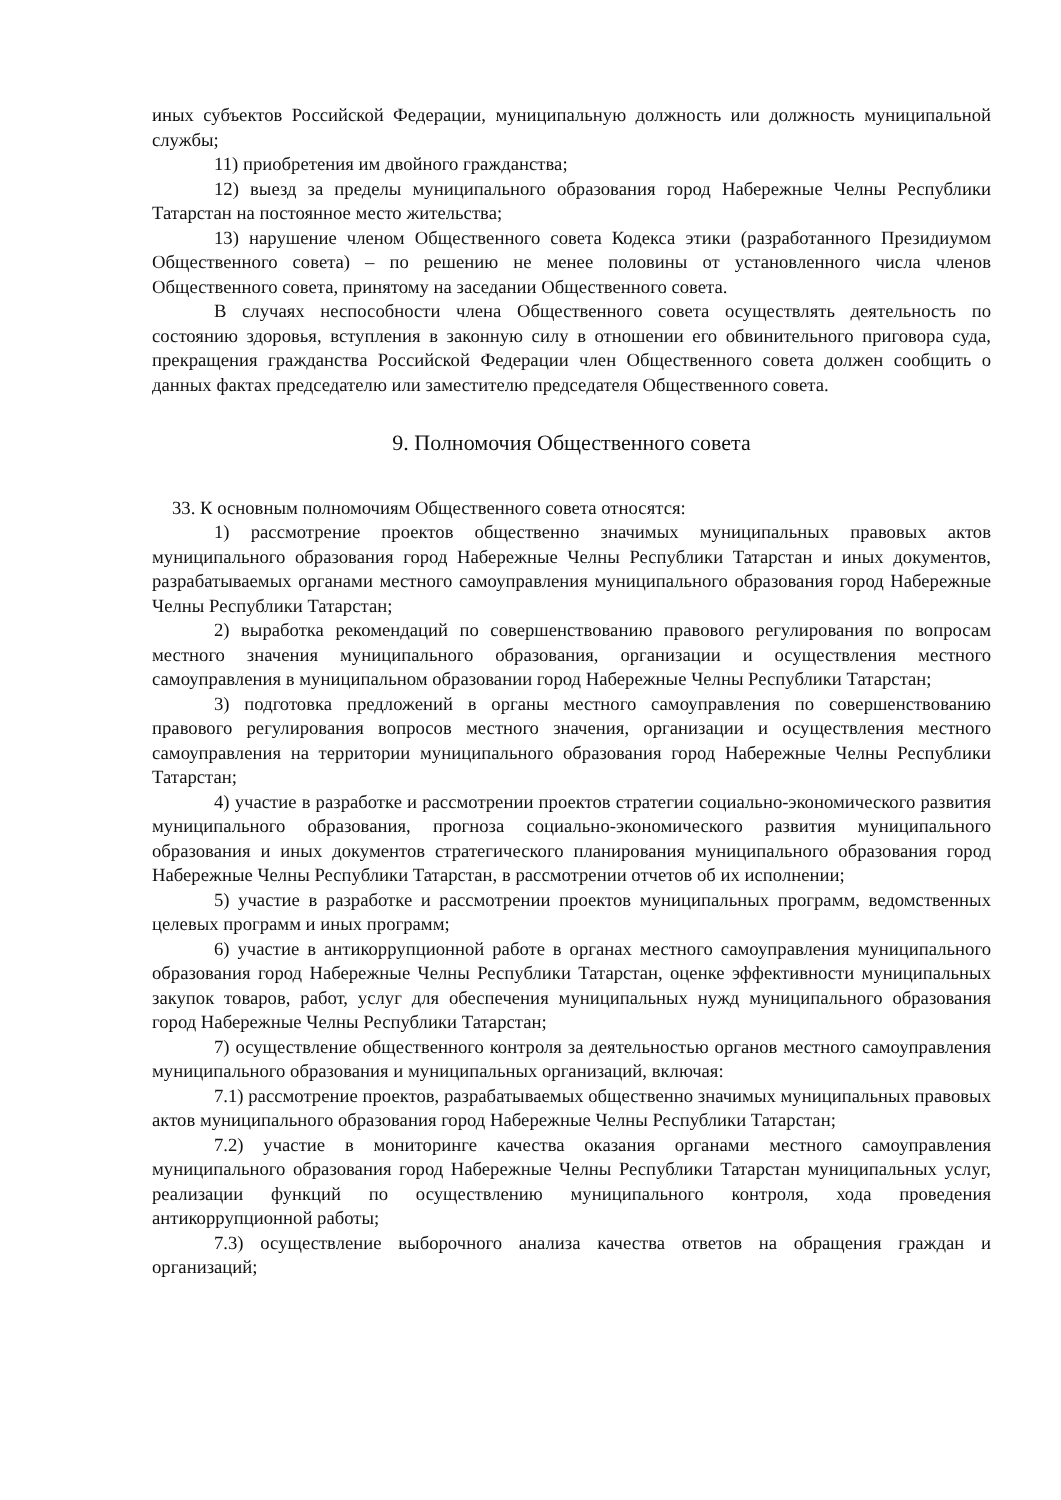иных субъектов Российской Федерации, муниципальную должность или должность муниципальной службы;
11) приобретения им двойного гражданства;
12) выезд за пределы муниципального образования город Набережные Челны Республики Татарстан на постоянное место жительства;
13) нарушение членом Общественного совета Кодекса этики (разработанного Президиумом Общественного совета) – по решению не менее половины от установленного числа членов Общественного совета, принятому на заседании Общественного совета.
В случаях неспособности члена Общественного совета осуществлять деятельность по состоянию здоровья, вступления в законную силу в отношении его обвинительного приговора суда, прекращения гражданства Российской Федерации член Общественного совета должен сообщить о данных фактах председателю или заместителю председателя Общественного совета.
9. Полномочия Общественного совета
33. К основным полномочиям Общественного совета относятся:
1) рассмотрение проектов общественно значимых муниципальных правовых актов муниципального образования город Набережные Челны Республики Татарстан и иных документов, разрабатываемых органами местного самоуправления муниципального образования город Набережные Челны Республики Татарстан;
2) выработка рекомендаций по совершенствованию правового регулирования по вопросам местного значения муниципального образования, организации и осуществления местного самоуправления в муниципальном образовании город Набережные Челны Республики Татарстан;
3) подготовка предложений в органы местного самоуправления по совершенствованию правового регулирования вопросов местного значения, организации и осуществления местного самоуправления на территории муниципального образования город Набережные Челны Республики Татарстан;
4) участие в разработке и рассмотрении проектов стратегии социально-экономического развития муниципального образования, прогноза социально-экономического развития муниципального образования и иных документов стратегического планирования муниципального образования город Набережные Челны Республики Татарстан, в рассмотрении отчетов об их исполнении;
5) участие в разработке и рассмотрении проектов муниципальных программ, ведомственных целевых программ и иных программ;
6) участие в антикоррупционной работе в органах местного самоуправления муниципального образования город Набережные Челны Республики Татарстан, оценке эффективности муниципальных закупок товаров, работ, услуг для обеспечения муниципальных нужд муниципального образования город Набережные Челны Республики Татарстан;
7) осуществление общественного контроля за деятельностью органов местного самоуправления муниципального образования и муниципальных организаций, включая:
7.1) рассмотрение проектов, разрабатываемых общественно значимых муниципальных правовых актов муниципального образования город Набережные Челны Республики Татарстан;
7.2) участие в мониторинге качества оказания органами местного самоуправления муниципального образования город Набережные Челны Республики Татарстан муниципальных услуг, реализации функций по осуществлению муниципального контроля, хода проведения антикоррупционной работы;
7.3) осуществление выборочного анализа качества ответов на обращения граждан и организаций;